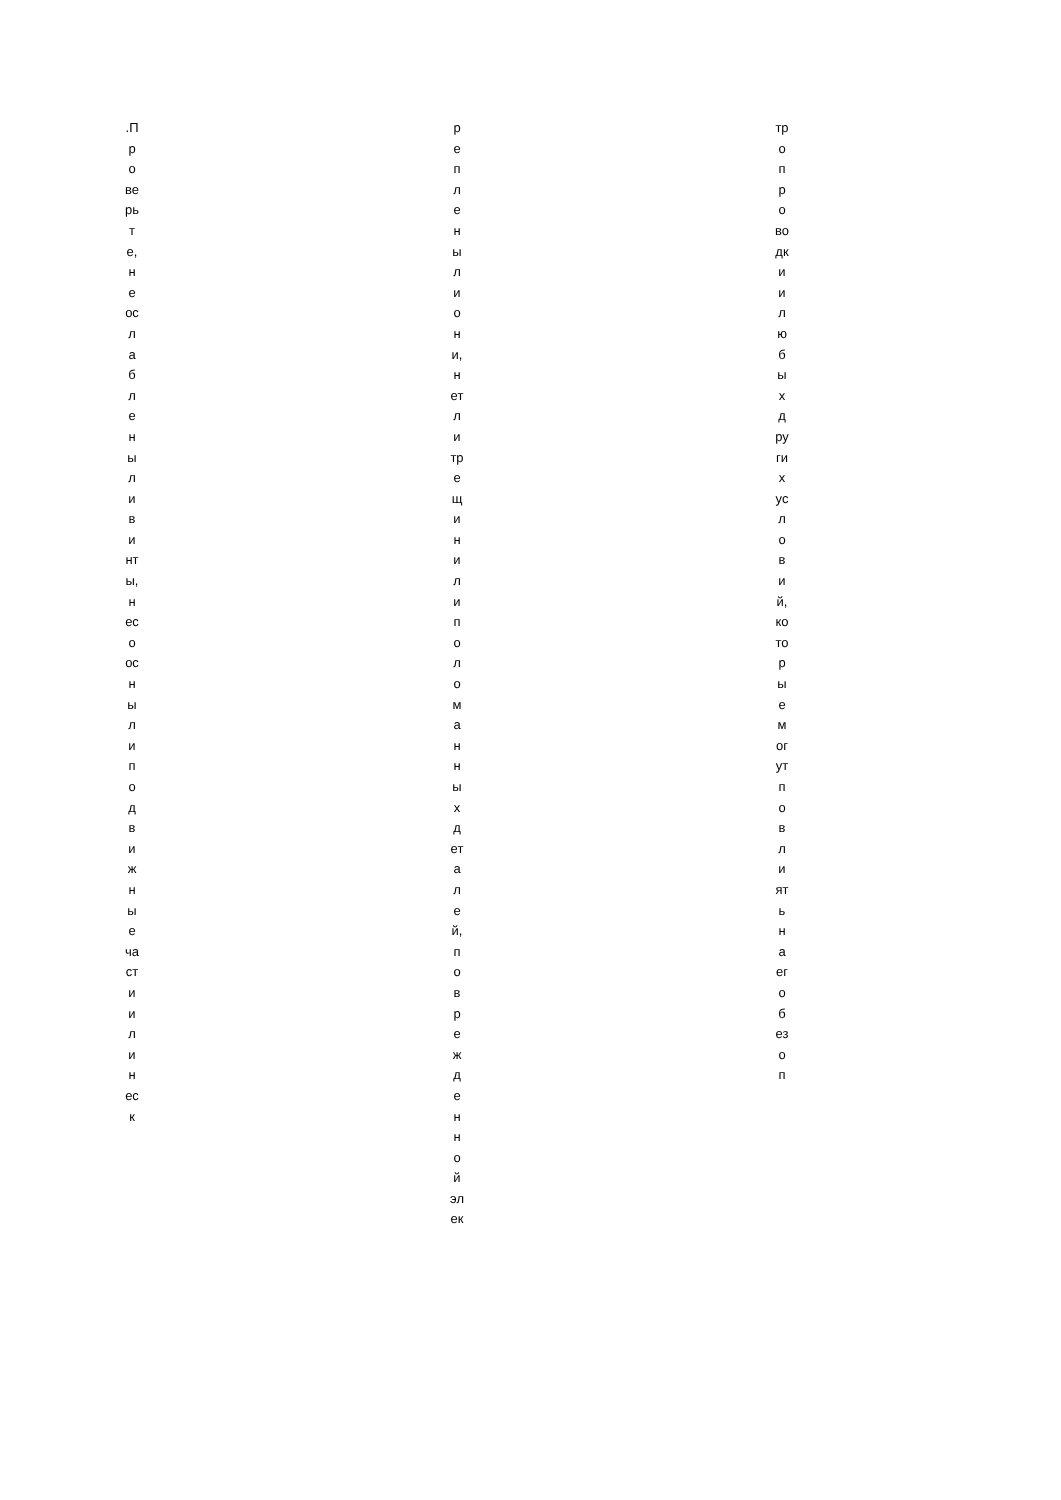.Проверьте,неослаблены ли винты,несоосны ли подвижные части или неск
реплены ли они,нет ли трещин или поломанных деталей,поврежденной элек
тропроводки и любых других условий,которые могут повлиять на его безоп